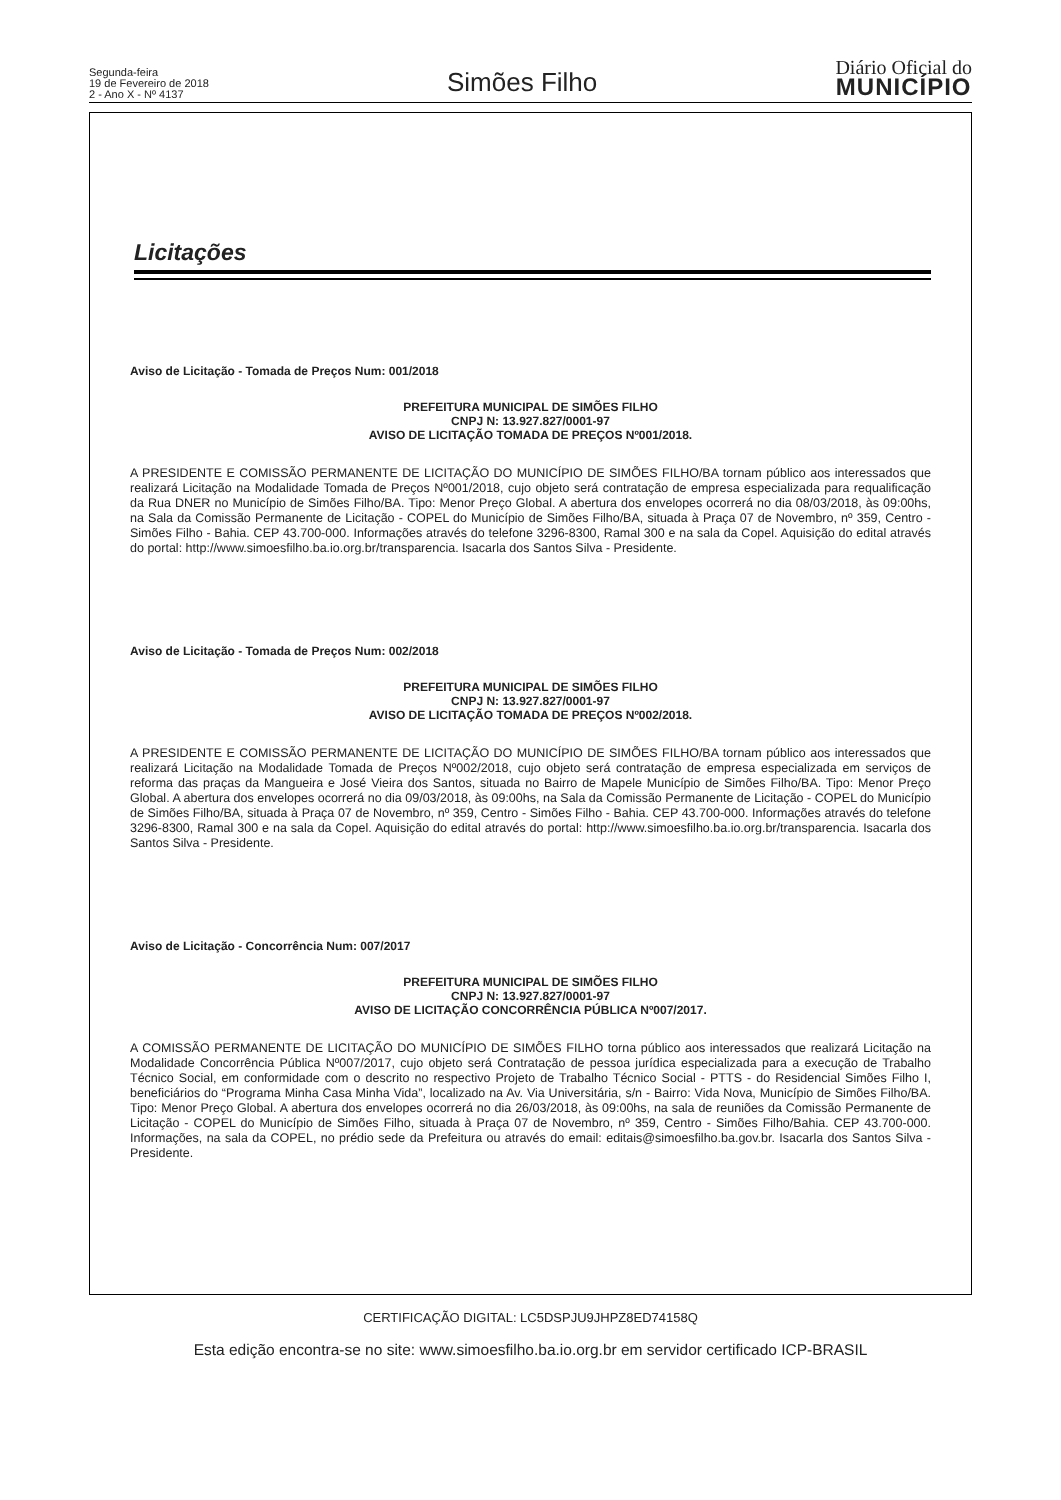Segunda-feira
19 de Fevereiro de 2018
2 - Ano X - Nº 4137
Simões Filho
Diário Oficial do
MUNICÍPIO
Licitações
Aviso de Licitação - Tomada de Preços Num: 001/2018
PREFEITURA MUNICIPAL DE SIMÕES FILHO
CNPJ N: 13.927.827/0001-97
AVISO DE LICITAÇÃO TOMADA DE PREÇOS Nº001/2018.
A PRESIDENTE E COMISSÃO PERMANENTE DE LICITAÇÃO DO MUNICÍPIO DE SIMÕES FILHO/BA tornam público aos interessados que realizará Licitação na Modalidade Tomada de Preços Nº001/2018, cujo objeto será contratação de empresa especializada para requalificação da Rua DNER no Município de Simões Filho/BA. Tipo: Menor Preço Global. A abertura dos envelopes ocorrerá no dia 08/03/2018, às 09:00hs, na Sala da Comissão Permanente de Licitação - COPEL do Município de Simões Filho/BA, situada à Praça 07 de Novembro, nº 359, Centro - Simões Filho - Bahia. CEP 43.700-000. Informações através do telefone 3296-8300, Ramal 300 e na sala da Copel. Aquisição do edital através do portal: http://www.simoesfilho.ba.io.org.br/transparencia. Isacarla dos Santos Silva - Presidente.
Aviso de Licitação - Tomada de Preços Num: 002/2018
PREFEITURA MUNICIPAL DE SIMÕES FILHO
CNPJ N: 13.927.827/0001-97
AVISO DE LICITAÇÃO TOMADA DE PREÇOS Nº002/2018.
A PRESIDENTE E COMISSÃO PERMANENTE DE LICITAÇÃO DO MUNICÍPIO DE SIMÕES FILHO/BA tornam público aos interessados que realizará Licitação na Modalidade Tomada de Preços Nº002/2018, cujo objeto será contratação de empresa especializada em serviços de reforma das praças da Mangueira e José Vieira dos Santos, situada no Bairro de Mapele Município de Simões Filho/BA. Tipo: Menor Preço Global. A abertura dos envelopes ocorrerá no dia 09/03/2018, às 09:00hs, na Sala da Comissão Permanente de Licitação - COPEL do Município de Simões Filho/BA, situada à Praça 07 de Novembro, nº 359, Centro - Simões Filho - Bahia. CEP 43.700-000. Informações através do telefone 3296-8300, Ramal 300 e na sala da Copel. Aquisição do edital através do portal: http://www.simoesfilho.ba.io.org.br/transparencia. Isacarla dos Santos Silva - Presidente.
Aviso de Licitação - Concorrência Num: 007/2017
PREFEITURA MUNICIPAL DE SIMÕES FILHO
CNPJ N: 13.927.827/0001-97
AVISO DE LICITAÇÃO CONCORRÊNCIA PÚBLICA Nº007/2017.
A COMISSÃO PERMANENTE DE LICITAÇÃO DO MUNICÍPIO DE SIMÕES FILHO torna público aos interessados que realizará Licitação na Modalidade Concorrência Pública Nº007/2017, cujo objeto será Contratação de pessoa jurídica especializada para a execução de Trabalho Técnico Social, em conformidade com o descrito no respectivo Projeto de Trabalho Técnico Social - PTTS - do Residencial Simões Filho I, beneficiários do “Programa Minha Casa Minha Vida”, localizado na Av. Via Universitária, s/n - Bairro: Vida Nova, Município de Simões Filho/BA. Tipo: Menor Preço Global. A abertura dos envelopes ocorrerá no dia 26/03/2018, às 09:00hs, na sala de reuniões da Comissão Permanente de Licitação - COPEL do Município de Simões Filho, situada à Praça 07 de Novembro, nº 359, Centro - Simões Filho/Bahia. CEP 43.700-000. Informações, na sala da COPEL, no prédio sede da Prefeitura ou através do email: editais@simoesfilho.ba.gov.br. Isacarla dos Santos Silva - Presidente.
CERTIFICAÇÃO DIGITAL: LC5DSPJU9JHPZ8ED74158Q
Esta edição encontra-se no site: www.simoesfilho.ba.io.org.br em servidor certificado ICP-BRASIL